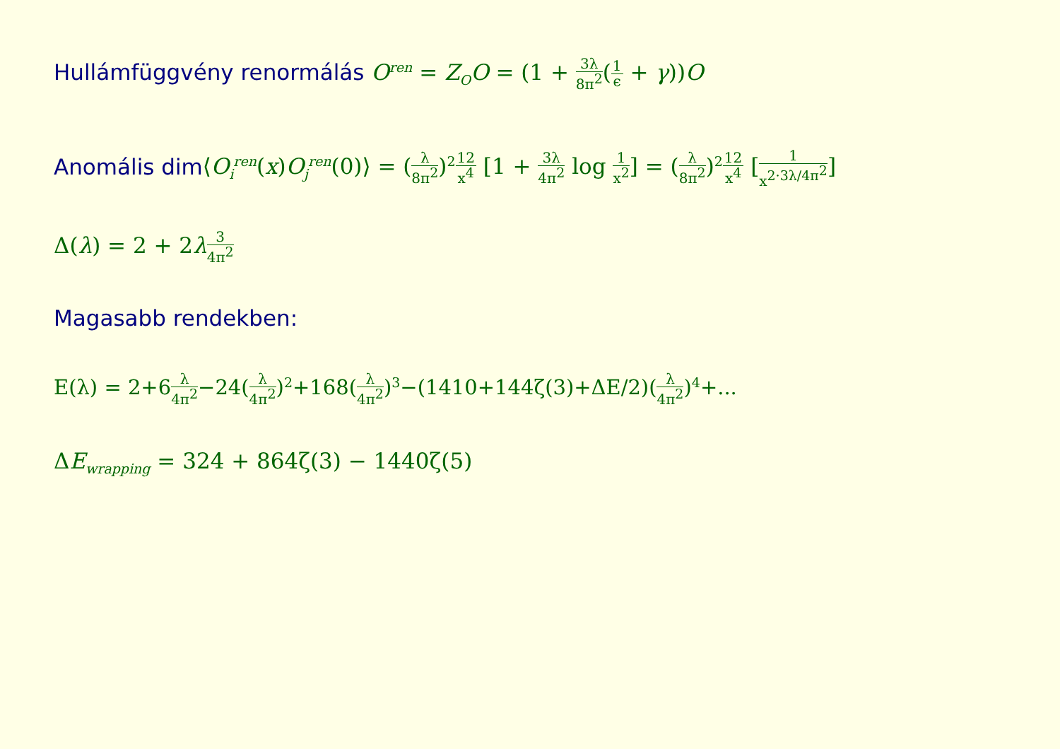Hullámfüggvény renormálás O<sup>ren</sup> = Z<sub>O</sub>O = (1 + 3λ 8π<sup>2</sup>(1 ϵ + γ))O
Anomális dim⟨O<sub>i</sub><sup>ren</sup>(x)O<sub>j</sub><sup>ren</sup>(0)⟩ = (λ 8π<sup>2</sup>)<sup>2</sup>12 x<sup>4</sup> [1 + 3λ 4π<sup>2</sup> log 1 x<sup>2</sup>] = (λ 8π<sup>2</sup>)<sup>2</sup>12 x<sup>4</sup> [1 x<sup>2·3λ/4π<sup>2</sup></sup>]
Δ(λ) = 2 + 2λ 3 4π<sup>2</sup>
Magasabb rendekben:
E(λ) = 2+6λ 4π<sup>2</sup>−24(λ 4π<sup>2</sup>)<sup>2</sup>+168(λ 4π<sup>2</sup>)<sup>3</sup>−(1410+144ζ(3)+ΔE/2)(λ 4π<sup>2</sup>)<sup>4</sup>+...
ΔE<sub>wrapping</sub> = 324 + 864ζ(3) − 1440ζ(5)